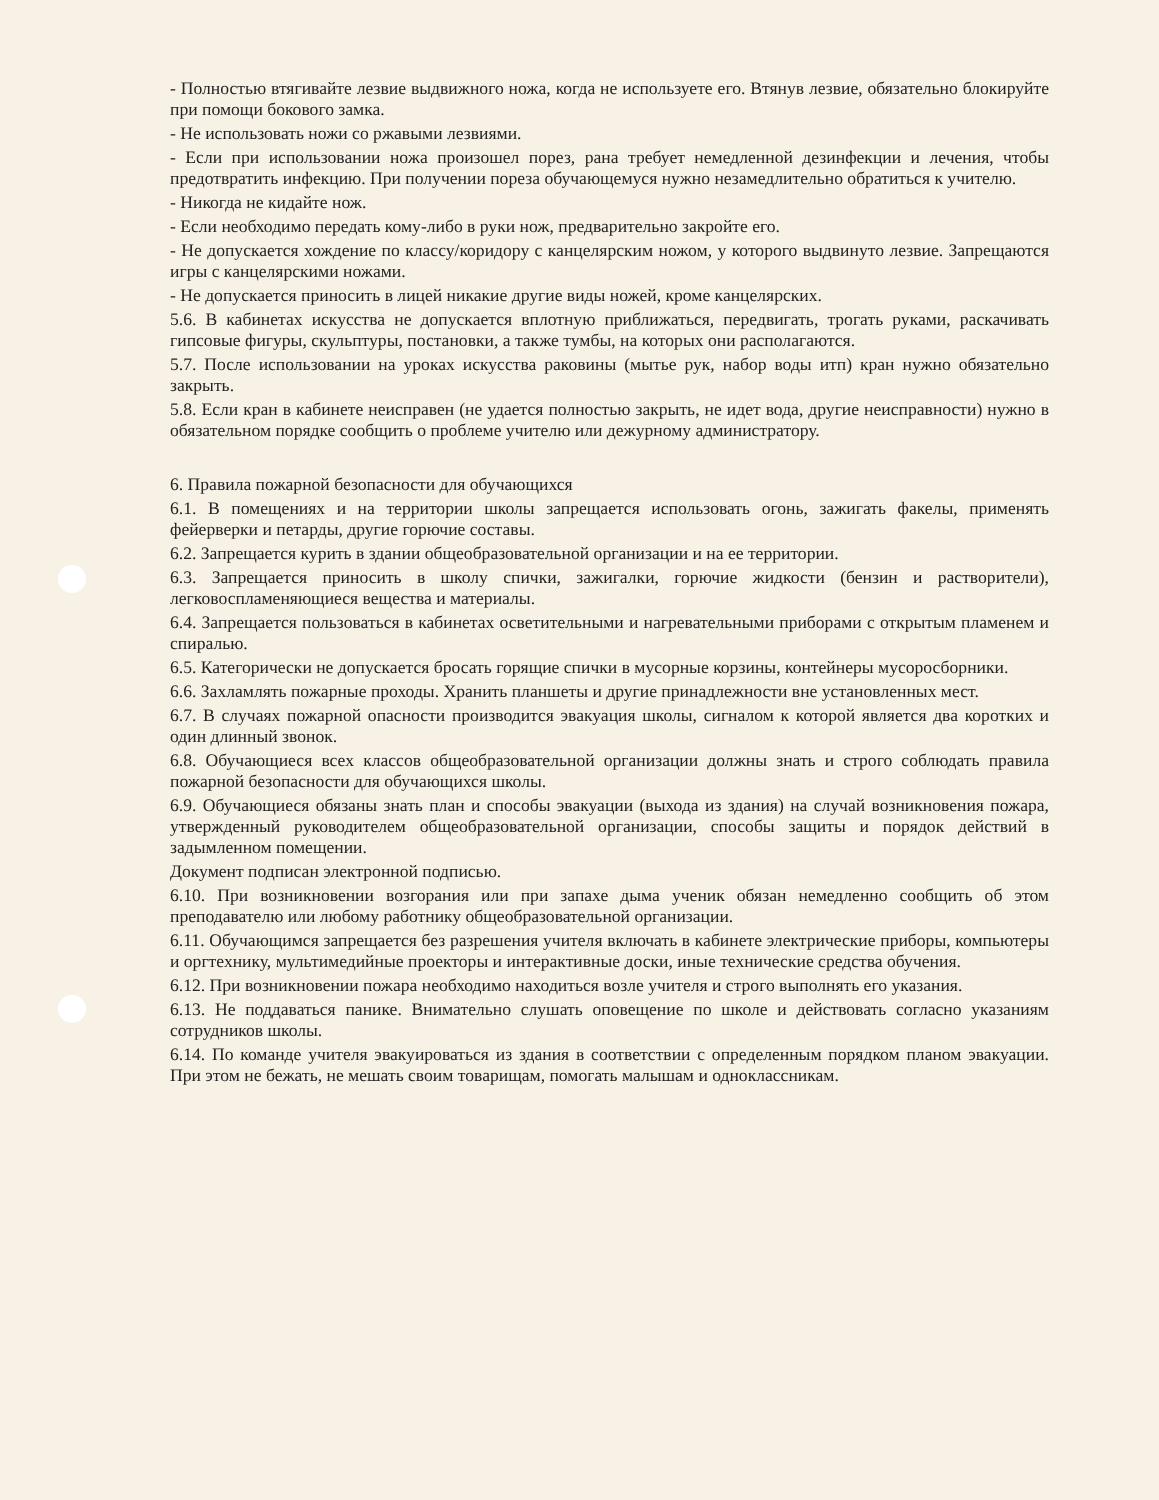- Полностью втягивайте лезвие выдвижного ножа, когда не используете его. Втянув лезвие, обязательно блокируйте при помощи бокового замка.
- Не использовать ножи со ржавыми лезвиями.
- Если при использовании ножа произошел порез, рана требует немедленной дезинфекции и лечения, чтобы предотвратить инфекцию. При получении пореза обучающемуся нужно незамедлительно обратиться к учителю.
- Никогда не кидайте нож.
- Если необходимо передать кому-либо в руки нож, предварительно закройте его.
- Не допускается хождение по классу/коридору с канцелярским ножом, у которого выдвинуто лезвие. Запрещаются игры с канцелярскими ножами.
- Не допускается приносить в лицей никакие другие виды ножей, кроме канцелярских.
5.6. В кабинетах искусства не допускается вплотную приближаться, передвигать, трогать руками, раскачивать гипсовые фигуры, скульптуры, постановки, а также тумбы, на которых они располагаются.
5.7. После использовании на уроках искусства раковины (мытье рук, набор воды итп) кран нужно обязательно закрыть.
5.8. Если кран в кабинете неисправен (не удается полностью закрыть, не идет вода, другие неисправности) нужно в обязательном порядке сообщить о проблеме учителю или дежурному администратору.
6. Правила пожарной безопасности для обучающихся
6.1. В помещениях и на территории школы запрещается использовать огонь, зажигать факелы, применять фейерверки и петарды, другие горючие составы.
6.2. Запрещается курить в здании общеобразовательной организации и на ее территории.
6.3. Запрещается приносить в школу спички, зажигалки, горючие жидкости (бензин и растворители), легковоспламеняющиеся вещества и материалы.
6.4. Запрещается пользоваться в кабинетах осветительными и нагревательными приборами с открытым пламенем и спиралью.
6.5. Категорически не допускается бросать горящие спички в мусорные корзины, контейнеры мусоросборники.
6.6. Захламлять пожарные проходы. Хранить планшеты и другие принадлежности вне установленных мест.
6.7. В случаях пожарной опасности производится эвакуация школы, сигналом к которой является два коротких и один длинный звонок.
6.8. Обучающиеся всех классов общеобразовательной организации должны знать и строго соблюдать правила пожарной безопасности для обучающихся школы.
6.9. Обучающиеся обязаны знать план и способы эвакуации (выхода из здания) на случай возникновения пожара, утвержденный руководителем общеобразовательной организации, способы защиты и порядок действий в задымленном помещении.
Документ подписан электронной подписью.
6.10. При возникновении возгорания или при запахе дыма ученик обязан немедленно сообщить об этом преподавателю или любому работнику общеобразовательной организации.
6.11. Обучающимся запрещается без разрешения учителя включать в кабинете электрические приборы, компьютеры и оргтехнику, мультимедийные проекторы и интерактивные доски, иные технические средства обучения.
6.12. При возникновении пожара необходимо находиться возле учителя и строго выполнять его указания.
6.13. Не поддаваться панике. Внимательно слушать оповещение по школе и действовать согласно указаниям сотрудников школы.
6.14. По команде учителя эвакуироваться из здания в соответствии с определенным порядком планом эвакуации. При этом не бежать, не мешать своим товарищам, помогать малышам и одноклассникам.